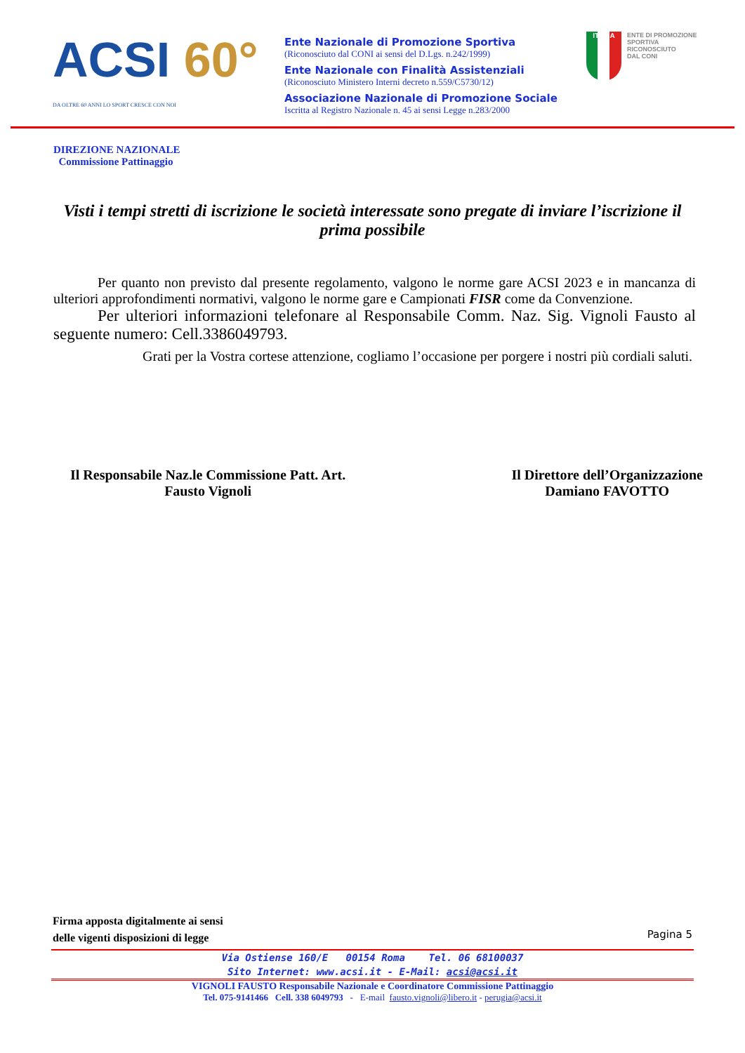ACSI 60°
DA OLTRE 60 ANNI LO SPORT CRESCE CON NOI
Ente Nazionale di Promozione Sportiva
(Riconosciuto dal CONI ai sensi del D.Lgs. n.242/1999)
Ente Nazionale con Finalità Assistenziali
(Riconosciuto Ministero Interni decreto n.559/C5730/12)
Associazione Nazionale di Promozione Sociale
Iscritta al Registro Nazionale n. 45 ai sensi Legge n.283/2000
ITALIA
ENTE DI PROMOZIONE
SPORTIVA
RICONOSCIUTO
DAL CONI
DIREZIONE NAZIONALE
Commissione Pattinaggio
Visti i tempi stretti di iscrizione le società interessate sono pregate di inviare l’iscrizione il prima possibile
Per quanto non previsto dal presente regolamento, valgono le norme gare ACSI 2023 e in mancanza di ulteriori approfondimenti normativi, valgono le norme gare e Campionati FISR come da Convenzione.
Per ulteriori informazioni telefonare al Responsabile Comm. Naz. Sig. Vignoli Fausto al seguente numero: Cell.3386049793.
Grati per la Vostra cortese attenzione, cogliamo l’occasione per porgere i nostri più cordiali saluti.
Il Responsabile Naz.le Commissione Patt. Art.
Fausto Vignoli
Il Direttore dell’Organizzazione
Damiano FAVOTTO
Firma apposta digitalmente ai sensi
delle vigenti disposizioni di legge
Pagina 5
Via Ostiense 160/E 00154 Roma Tel. 06 68100037
Sito Internet: www.acsi.it - E-Mail: acsi@acsi.it
VIGNOLI FAUSTO Responsabile Nazionale e Coordinatore Commissione Pattinaggio
Tel. 075-9141466 Cell. 338 6049793 - E-mail fausto.vignoli@libero.it - perugia@acsi.it